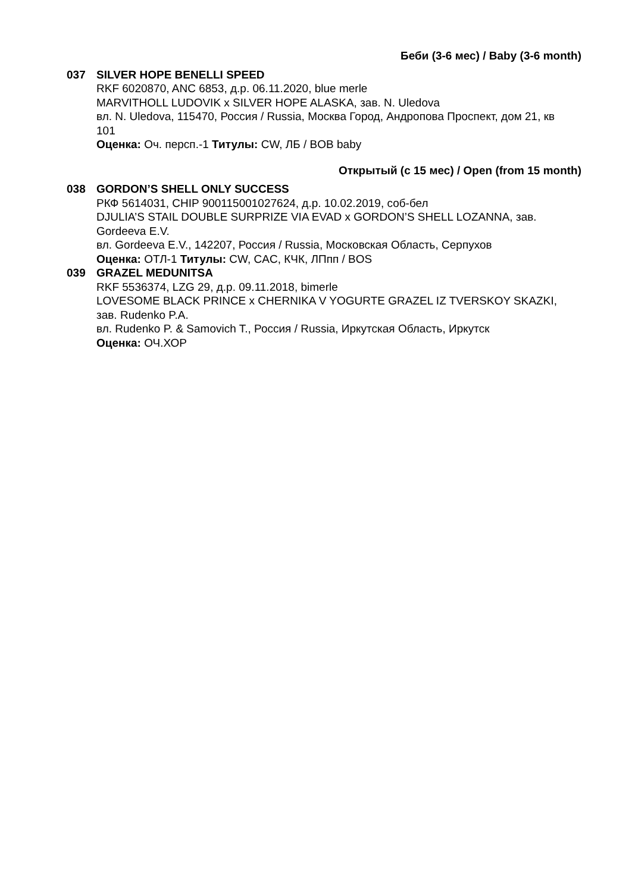Беби (3-6 мес) / Baby (3-6 month)
037 SILVER HOPE BENELLI SPEED
RKF 6020870, ANC 6853, д.р. 06.11.2020, blue merle
MARVITHOLL LUDOVIK x SILVER HOPE ALASKA, зав. N. Uledova
вл. N. Uledova, 115470, Россия / Russia, Москва Город, Андропова Проспект, дом 21, кв 101
Оценка: Оч. персп.-1 Титулы: CW, ЛБ / BOB baby
Открытый (с 15 мес) / Open (from 15 month)
038 GORDON’S SHELL ONLY SUCCESS
РКФ 5614031, CHIP 900115001027624, д.р. 10.02.2019, соб-бел
DJULIA’S STAIL DOUBLE SURPRIZE VIA EVAD x GORDON’S SHELL LOZANNA, зав. Gordeeva E.V.
вл. Gordeeva E.V., 142207, Россия / Russia, Московская Область, Серпухов
Оценка: ОТЛ-1 Титулы: CW, CAC, КЧК, ЛПпп / BOS
039 GRAZEL MEDUNITSA
RKF 5536374, LZG 29, д.р. 09.11.2018, bimerle
LOVESOME BLACK PRINCE x CHERNIKA V YOGURTE GRAZEL IZ TVERSKOY SKAZKI, зав. Rudenko P.A.
вл. Rudenko P. & Samovich T., Россия / Russia, Иркутская Область, Иркутск
Оценка: ОЧ.ХОР